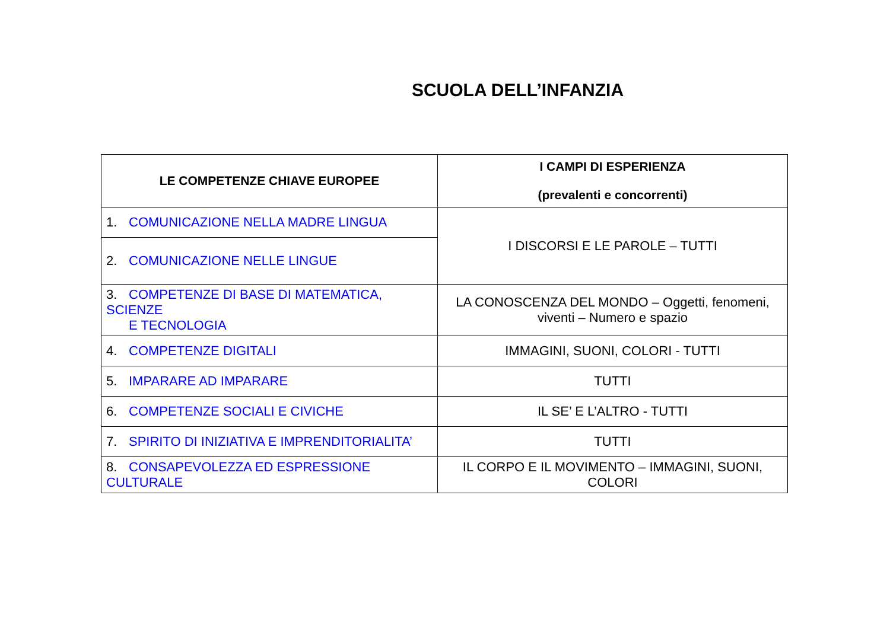SCUOLA DELL’INFANZIA
| LE COMPETENZE CHIAVE EUROPEE | I CAMPI DI ESPERIENZA (prevalenti e concorrenti) |
| --- | --- |
| 1. COMUNICAZIONE NELLA MADRE LINGUA | I DISCORSI E LE PAROLE – TUTTI |
| 2. COMUNICAZIONE NELLE LINGUE | |
| 3. COMPETENZE DI BASE DI MATEMATICA, SCIENZE E TECNOLOGIA | LA CONOSCENZA DEL MONDO – Oggetti, fenomeni, viventi – Numero e spazio |
| 4. COMPETENZE DIGITALI | IMMAGINI, SUONI, COLORI - TUTTI |
| 5. IMPARARE AD IMPARARE | TUTTI |
| 6. COMPETENZE SOCIALI E CIVICHE | IL SE’ E L’ALTRO - TUTTI |
| 7. SPIRITO DI INIZIATIVA E IMPRENDITORIALITA’ | TUTTI |
| 8. CONSAPEVOLEZZA ED ESPRESSIONE CULTURALE | IL CORPO E IL MOVIMENTO – IMMAGINI, SUONI, COLORI |